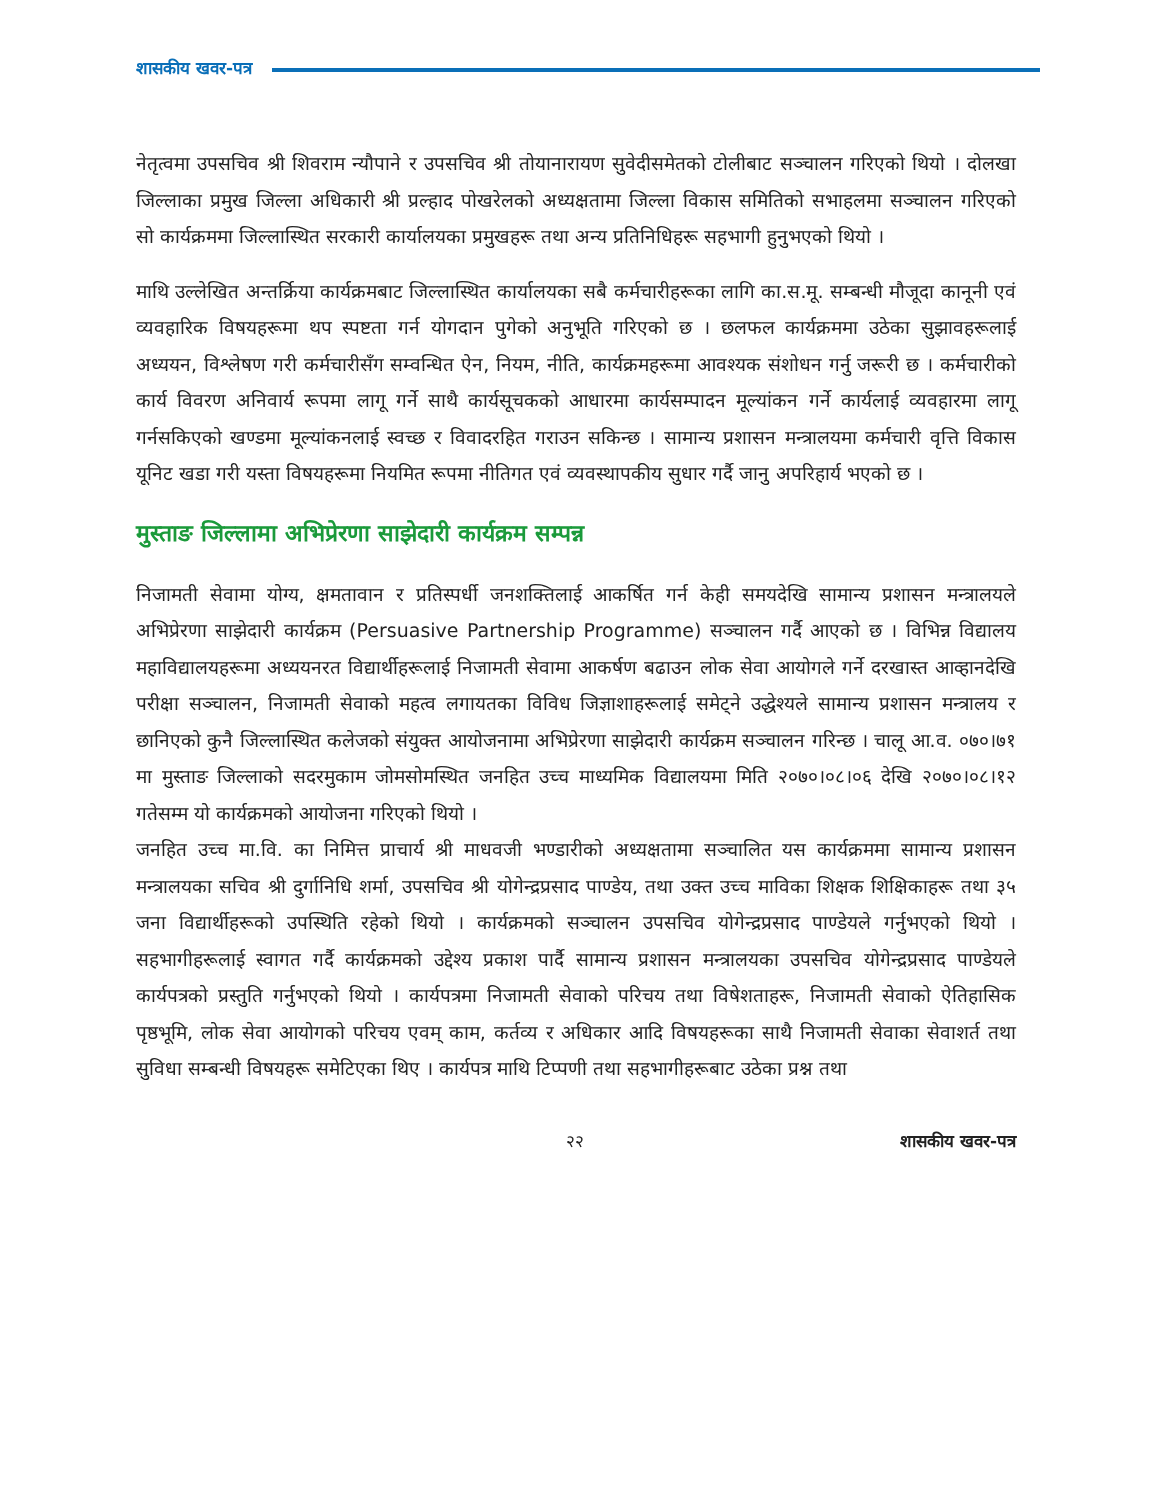शासकीय खवर-पत्र
नेतृत्वमा उपसचिव श्री शिवराम न्यौपाने र उपसचिव श्री तोयानारायण सुवेदीसमेतको टोलीबाट सञ्चालन गरिएको थियो । दोलखा जिल्लाका प्रमुख जिल्ला अधिकारी श्री प्रल्हाद पोखरेलको अध्यक्षतामा जिल्ला विकास समितिको सभाहलमा सञ्चालन गरिएको सो कार्यक्रममा जिल्लास्थित सरकारी कार्यालयका प्रमुखहरू तथा अन्य प्रतिनिधिहरू सहभागी हुनुभएको थियो ।
माथि उल्लेखित अन्तर्क्रिया कार्यक्रमबाट जिल्लास्थित कार्यालयका सबै कर्मचारीहरूका लागि का.स.मू. सम्बन्धी मौजूदा कानूनी एवं व्यवहारिक विषयहरूमा थप स्पष्टता गर्न योगदान पुगेको अनुभूति गरिएको छ । छलफल कार्यक्रममा उठेका सुझावहरूलाई अध्ययन, विश्लेषण गरी कर्मचारीसँग सम्वन्धित ऐन, नियम, नीति, कार्यक्रमहरूमा आवश्यक संशोधन गर्नु जरूरी छ । कर्मचारीको कार्य विवरण अनिवार्य रूपमा लागू गर्ने साथै कार्यसूचकको आधारमा कार्यसम्पादन मूल्यांकन गर्ने कार्यलाई व्यवहारमा लागू गर्नसकिएको खण्डमा मूल्यांकनलाई स्वच्छ र विवादरहित गराउन सकिन्छ । सामान्य प्रशासन मन्त्रालयमा कर्मचारी वृत्ति विकास यूनिट खडा गरी यस्ता विषयहरूमा नियमित रूपमा नीतिगत एवं व्यवस्थापकीय सुधार गर्दै जानु अपरिहार्य भएको छ ।
मुस्ताङ जिल्लामा अभिप्रेरणा साझेदारी कार्यक्रम सम्पन्न
निजामती सेवामा योग्य, क्षमतावान र प्रतिस्पर्धी जनशक्तिलाई आकर्षित गर्न केही समयदेखि सामान्य प्रशासन मन्त्रालयले अभिप्रेरणा साझेदारी कार्यक्रम (Persuasive Partnership Programme) सञ्चालन गर्दै आएको छ । विभिन्न विद्यालय महाविद्यालयहरूमा अध्ययनरत विद्यार्थीहरूलाई निजामती सेवामा आकर्षण बढाउन लोक सेवा आयोगले गर्ने दरखास्त आव्हानदेखि परीक्षा सञ्चालन, निजामती सेवाको महत्व लगायतका विविध जिज्ञाशाहरूलाई समेट्ने उद्धेश्यले सामान्य प्रशासन मन्त्रालय र छानिएको कुनै जिल्लास्थित कलेजको संयुक्त आयोजनामा अभिप्रेरणा साझेदारी कार्यक्रम सञ्चालन गरिन्छ । चालू आ.व. ०७०।७१ मा मुस्ताङ जिल्लाको सदरमुकाम जोमसोमस्थित जनहित उच्च माध्यमिक विद्यालयमा मिति २०७०।०८।०६ देखि २०७०।०८।१२ गतेसम्म यो कार्यक्रमको आयोजना गरिएको थियो ।
जनहित उच्च मा.वि. का निमित्त प्राचार्य श्री माधवजी भण्डारीको अध्यक्षतामा सञ्चालित यस कार्यक्रममा सामान्य प्रशासन मन्त्रालयका सचिव श्री दुर्गानिधि शर्मा, उपसचिव श्री योगेन्द्रप्रसाद पाण्डेय, तथा उक्त उच्च माविका शिक्षक शिक्षिकाहरू तथा ३५ जना विद्यार्थीहरूको उपस्थिति रहेको थियो । कार्यक्रमको सञ्चालन उपसचिव योगेन्द्रप्रसाद पाण्डेयले गर्नुभएको थियो । सहभागीहरूलाई स्वागत गर्दै कार्यक्रमको उद्देश्य प्रकाश पार्दै सामान्य प्रशासन मन्त्रालयका उपसचिव योगेन्द्रप्रसाद पाण्डेयले कार्यपत्रको प्रस्तुति गर्नुभएको थियो । कार्यपत्रमा निजामती सेवाको परिचय तथा विषेशताहरू, निजामती सेवाको ऐतिहासिक पृष्ठभूमि, लोक सेवा आयोगको परिचय एवम् काम, कर्तव्य र अधिकार आदि विषयहरूका साथै निजामती सेवाका सेवाशर्त तथा सुविधा सम्बन्धी विषयहरू समेटिएका थिए । कार्यपत्र माथि टिप्पणी तथा सहभागीहरूबाट उठेका प्रश्न तथा
२२ शासकीय खवर-पत्र